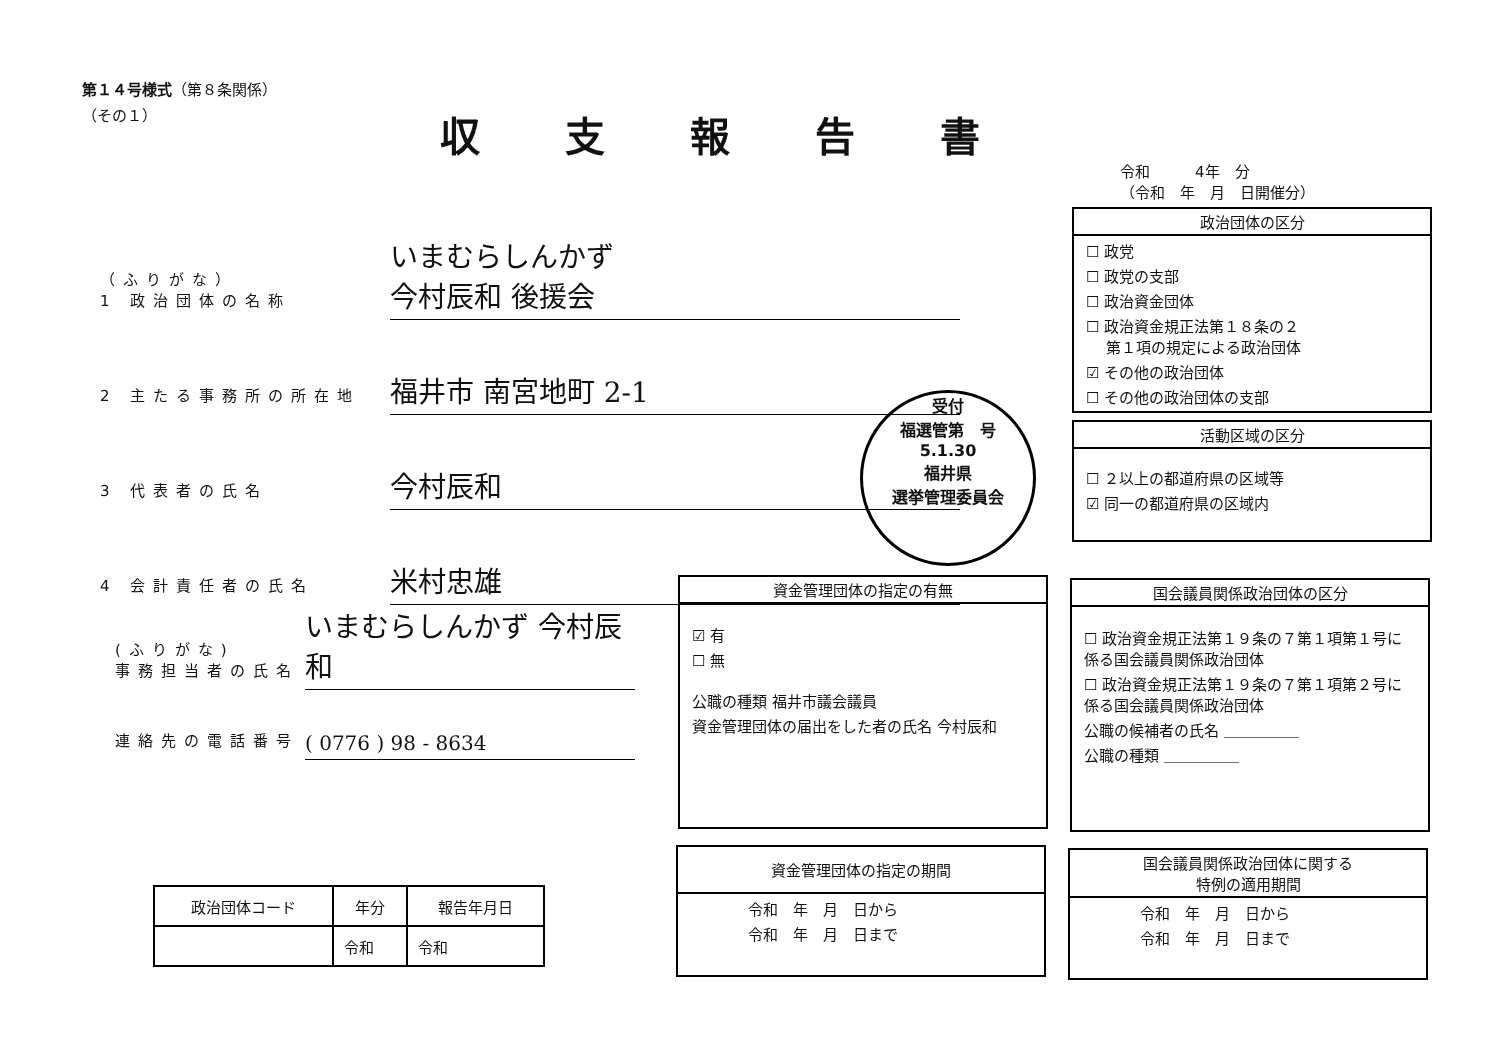第１４号様式（第８条関係）
（その１）
収支報告書
令和　　　4年　分
（令和　年　月　日開催分）
（ふりがな）
1 政治団体の名称
いまむらしんかず
今村辰和 後援会
2 主たる事務所の所在地
福井市 南宮地町 2-1
3 代表者の氏名
今村辰和
4 会計責任者の氏名
米村忠雄
(ふりがな)
事務担当者の氏名
いまむらしんかず 今村辰和
連絡先の電話番号
( 0776 ) 98 - 8634
受付
福選管第　号
5.1.30
福井県
選挙管理委員会
政治団体の区分
☐ 政党
☐ 政党の支部
☐ 政治資金団体
☐ 政治資金規正法第１８条の２
　 第１項の規定による政治団体
☑ その他の政治団体
☐ その他の政治団体の支部
活動区域の区分
☐ ２以上の都道府県の区域等
☑ 同一の都道府県の区域内
資金管理団体の指定の有無
☑ 有
☐ 無
公職の種類 福井市議会議員
資金管理団体の届出をした者の氏名 今村辰和
国会議員関係政治団体の区分
☐ 政治資金規正法第１９条の７第１項第１号に係る国会議員関係政治団体
☐ 政治資金規正法第１９条の７第１項第２号に係る国会議員関係政治団体
公職の候補者の氏名 ＿＿＿＿＿
公職の種類 ＿＿＿＿＿
資金管理団体の指定の期間
令和　年　月　日から
令和　年　月　日まで
国会議員関係政治団体に関する
特例の適用期間
令和　年　月　日から
令和　年　月　日まで
| 政治団体コード | 年分 | 報告年月日 |
| --- | --- | --- |
| | 令和 | 令和 |